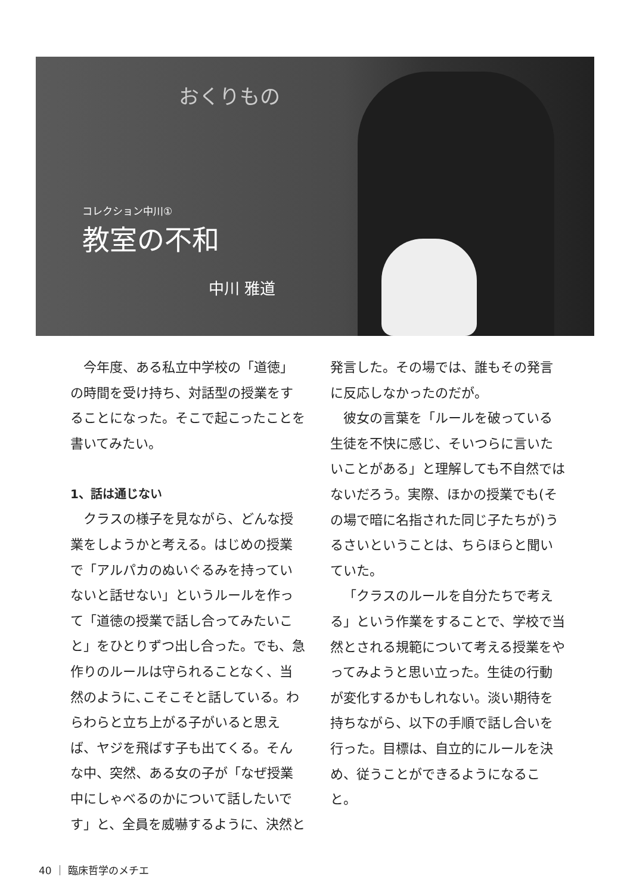おくりもの
コレクション中川①
教室の不和
中川 雅道
今年度、ある私立中学校の「道徳」の時間を受け持ち、対話型の授業をすることになった。そこで起こったことを書いてみたい。
1、話は通じない
クラスの様子を見ながら、どんな授業をしようかと考える。はじめの授業で「アルパカのぬいぐるみを持っていないと話せない」というルールを作って「道徳の授業で話し合ってみたいこと」をひとりずつ出し合った。でも、急作りのルールは守られることなく、当然のように､こそこそと話している。わらわらと立ち上がる子がいると思えば、ヤジを飛ばす子も出てくる。そんな中、突然、ある女の子が「なぜ授業中にしゃべるのかについて話したいです」と、全員を威嚇するように、決然と発言した。その場では、誰もその発言に反応しなかったのだが。
彼女の言葉を「ルールを破っている生徒を不快に感じ、そいつらに言いたいことがある」と理解しても不自然ではないだろう。実際、ほかの授業でも(その場で暗に名指された同じ子たちが)うるさいということは、ちらほらと聞いていた。
「クラスのルールを自分たちで考える」という作業をすることで、学校で当然とされる規範について考える授業をやってみようと思い立った。生徒の行動が変化するかもしれない。淡い期待を持ちながら、以下の手順で話し合いを行った。目標は、自立的にルールを決め、従うことができるようになること。
40 ｜ 臨床哲学のメチエ